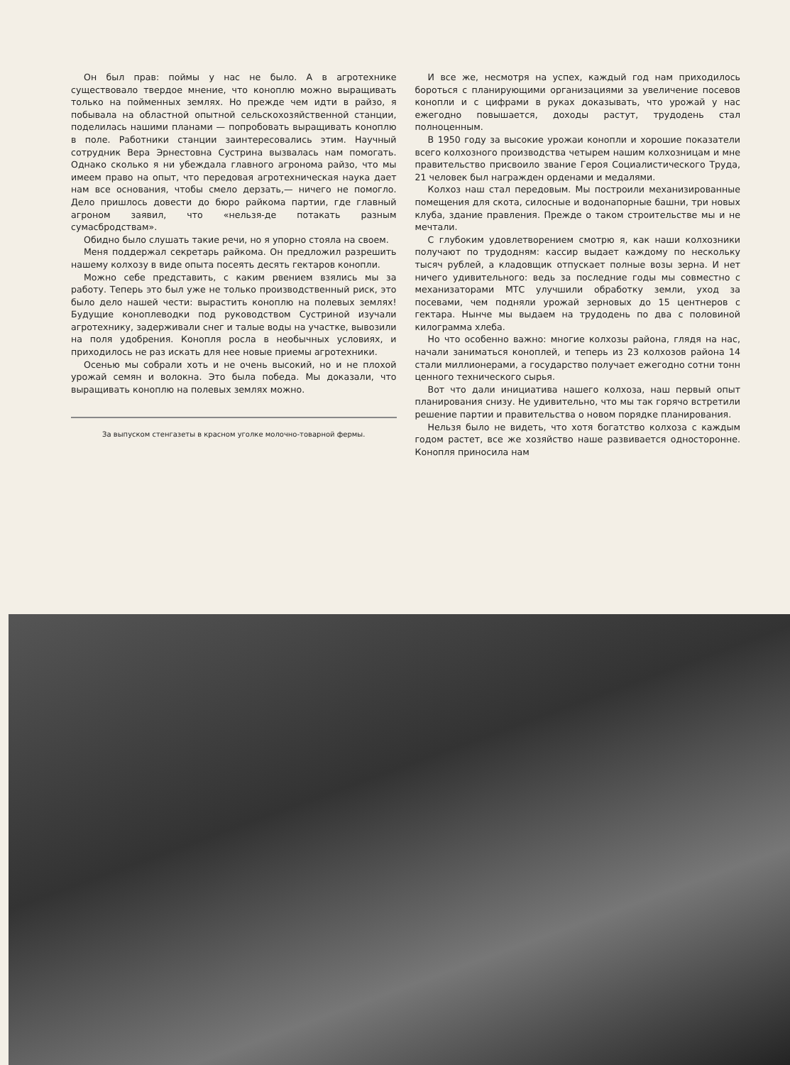Он был прав: поймы у нас не было. А в агротехнике существовало твердое мнение, что коноплю можно выращивать только на пойменных землях. Но прежде чем идти в райзо, я побывала на областной опытной сельскохозяйственной станции, поделилась нашими планами — попробовать выращивать коноплю в поле. Работники станции заинтересовались этим. Научный сотрудник Вера Эрнестовна Сустрина вызвалась нам помогать. Однако сколько я ни убеждала главного агронома райзо, что мы имеем право на опыт, что передовая агротехническая наука дает нам все основания, чтобы смело дерзать,— ничего не помогло. Дело пришлось довести до бюро райкома партии, где главный агроном заявил, что «нельзя-де потакать разным сумасбродствам».
Обидно было слушать такие речи, но я упорно стояла на своем.
Меня поддержал секретарь райкома. Он предложил разрешить нашему колхозу в виде опыта посеять десять гектаров конопли.
Можно себе представить, с каким рвением взялись мы за работу. Теперь это был уже не только производственный риск, это было дело нашей чести: вырастить коноплю на полевых землях! Будущие коноплеводки под руководством Сустриной изучали агротехнику, задерживали снег и талые воды на участке, вывозили на поля удобрения. Конопля росла в необычных условиях, и приходилось не раз искать для нее новые приемы агротехники.
Осенью мы собрали хоть и не очень высокий, но и не плохой урожай семян и волокна. Это была победа. Мы доказали, что выращивать коноплю на полевых землях можно.
За выпуском стенгазеты в красном уголке молочно-товарной фермы.
И все же, несмотря на успех, каждый год нам приходилось бороться с планирующими организациями за увеличение посевов конопли и с цифрами в руках доказывать, что урожай у нас ежегодно повышается, доходы растут, трудодень стал полноценным.
В 1950 году за высокие урожаи конопли и хорошие показатели всего колхозного производства четырем нашим колхозницам и мне правительство присвоило звание Героя Социалистического Труда, 21 человек был награжден орденами и медалями.
Колхоз наш стал передовым. Мы построили механизированные помещения для скота, силосные и водонапорные башни, три новых клуба, здание правления. Прежде о таком строительстве мы и не мечтали.
С глубоким удовлетворением смотрю я, как наши колхозники получают по трудодням: кассир выдает каждому по нескольку тысяч рублей, а кладовщик отпускает полные возы зерна. И нет ничего удивительного: ведь за последние годы мы совместно с механизаторами МТС улучшили обработку земли, уход за посевами, чем подняли урожай зерновых до 15 центнеров с гектара. Нынче мы выдаем на трудодень по два с половиной килограмма хлеба.
Но что особенно важно: многие колхозы района, глядя на нас, начали заниматься коноплей, и теперь из 23 колхозов района 14 стали миллионерами, а государство получает ежегодно сотни тонн ценного технического сырья.
Вот что дали инициатива нашего колхоза, наш первый опыт планирования снизу. Не удивительно, что мы так горячо встретили решение партии и правительства о новом порядке планирования.
Нельзя было не видеть, что хотя богатство колхоза с каждым годом растет, все же хозяйство наше развивается односторонне. Конопля приносила нам